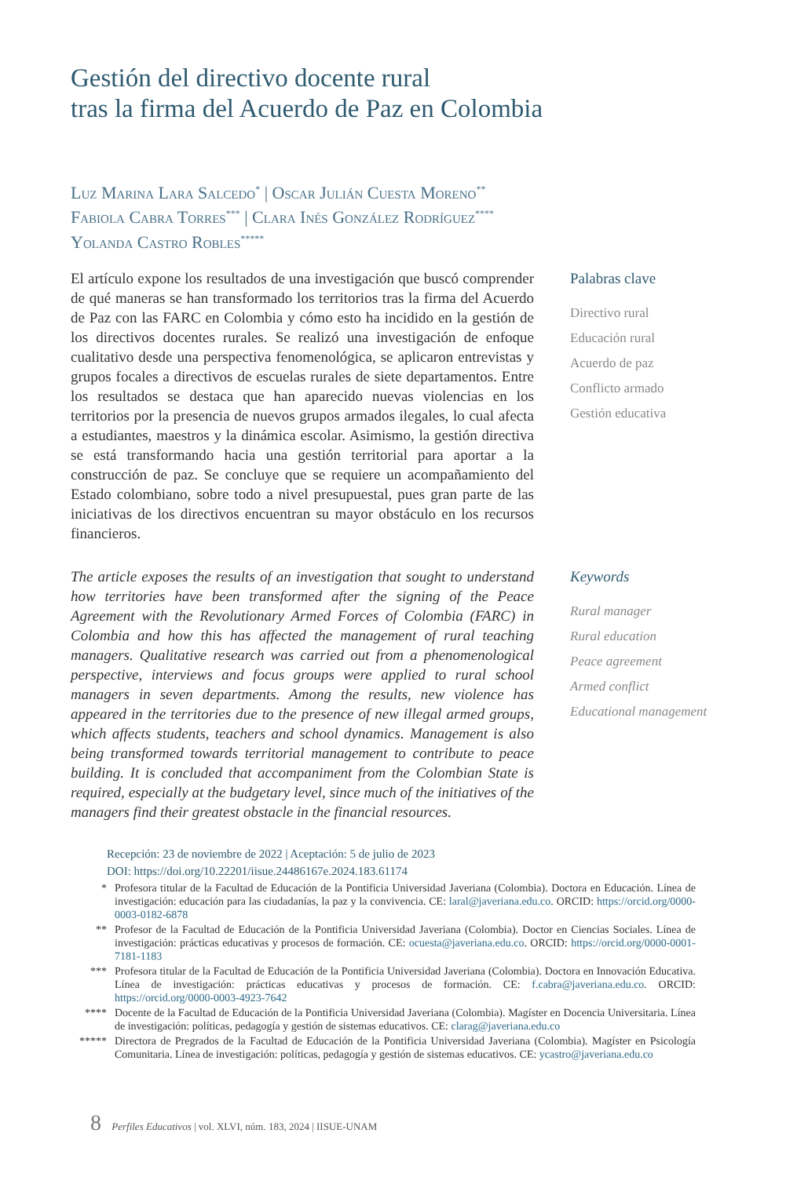Gestión del directivo docente rural
tras la firma del Acuerdo de Paz en Colombia
Luz Marina Lara Salcedo<sup>*</sup> | Oscar Julián Cuesta Moreno<sup>**</sup>
Fabiola Cabra Torres<sup>***</sup> | Clara Inés González Rodríguez<sup>****</sup>
Yolanda Castro Robles<sup>*****</sup>
El artículo expone los resultados de una investigación que buscó comprender de qué maneras se han transformado los territorios tras la firma del Acuerdo de Paz con las FARC en Colombia y cómo esto ha incidido en la gestión de los directivos docentes rurales. Se realizó una investigación de enfoque cualitativo desde una perspectiva fenomenológica, se aplicaron entrevistas y grupos focales a directivos de escuelas rurales de siete departamentos. Entre los resultados se destaca que han aparecido nuevas violencias en los territorios por la presencia de nuevos grupos armados ilegales, lo cual afecta a estudiantes, maestros y la dinámica escolar. Asimismo, la gestión directiva se está transformando hacia una gestión territorial para aportar a la construcción de paz. Se concluye que se requiere un acompañamiento del Estado colombiano, sobre todo a nivel presupuestal, pues gran parte de las iniciativas de los directivos encuentran su mayor obstáculo en los recursos financieros.
Palabras clave
Directivo rural
Educación rural
Acuerdo de paz
Conflicto armado
Gestión educativa
The article exposes the results of an investigation that sought to understand how territories have been transformed after the signing of the Peace Agreement with the Revolutionary Armed Forces of Colombia (FARC) in Colombia and how this has affected the management of rural teaching managers. Qualitative research was carried out from a phenomenological perspective, interviews and focus groups were applied to rural school managers in seven departments. Among the results, new violence has appeared in the territories due to the presence of new illegal armed groups, which affects students, teachers and school dynamics. Management is also being transformed towards territorial management to contribute to peace building. It is concluded that accompaniment from the Colombian State is required, especially at the budgetary level, since much of the initiatives of the managers find their greatest obstacle in the financial resources.
Keywords
Rural manager
Rural education
Peace agreement
Armed conflict
Educational management
Recepción: 23 de noviembre de 2022 | Aceptación: 5 de julio de 2023
DOI: https://doi.org/10.22201/iisue.24486167e.2024.183.61174
* Profesora titular de la Facultad de Educación de la Pontificia Universidad Javeriana (Colombia). Doctora en Educación. Línea de investigación: educación para las ciudadanías, la paz y la convivencia. CE: laral@javeriana.edu.co. ORCID: https://orcid.org/0000-0003-0182-6878
** Profesor de la Facultad de Educación de la Pontificia Universidad Javeriana (Colombia). Doctor en Ciencias Sociales. Línea de investigación: prácticas educativas y procesos de formación. CE: ocuesta@javeriana.edu.co. ORCID: https://orcid.org/0000-0001-7181-1183
*** Profesora titular de la Facultad de Educación de la Pontificia Universidad Javeriana (Colombia). Doctora en Innovación Educativa. Línea de investigación: prácticas educativas y procesos de formación. CE: f.cabra@javeriana.edu.co. ORCID: https://orcid.org/0000-0003-4923-7642
**** Docente de la Facultad de Educación de la Pontificia Universidad Javeriana (Colombia). Magíster en Docencia Universitaria. Línea de investigación: políticas, pedagogía y gestión de sistemas educativos. CE: clarag@javeriana.edu.co
***** Directora de Pregrados de la Facultad de Educación de la Pontificia Universidad Javeriana (Colombia). Magíster en Psicología Comunitaria. Línea de investigación: políticas, pedagogía y gestión de sistemas educativos. CE: ycastro@javeriana.edu.co
8 Perfiles Educativos | vol. XLVI, núm. 183, 2024 | IISUE-UNAM